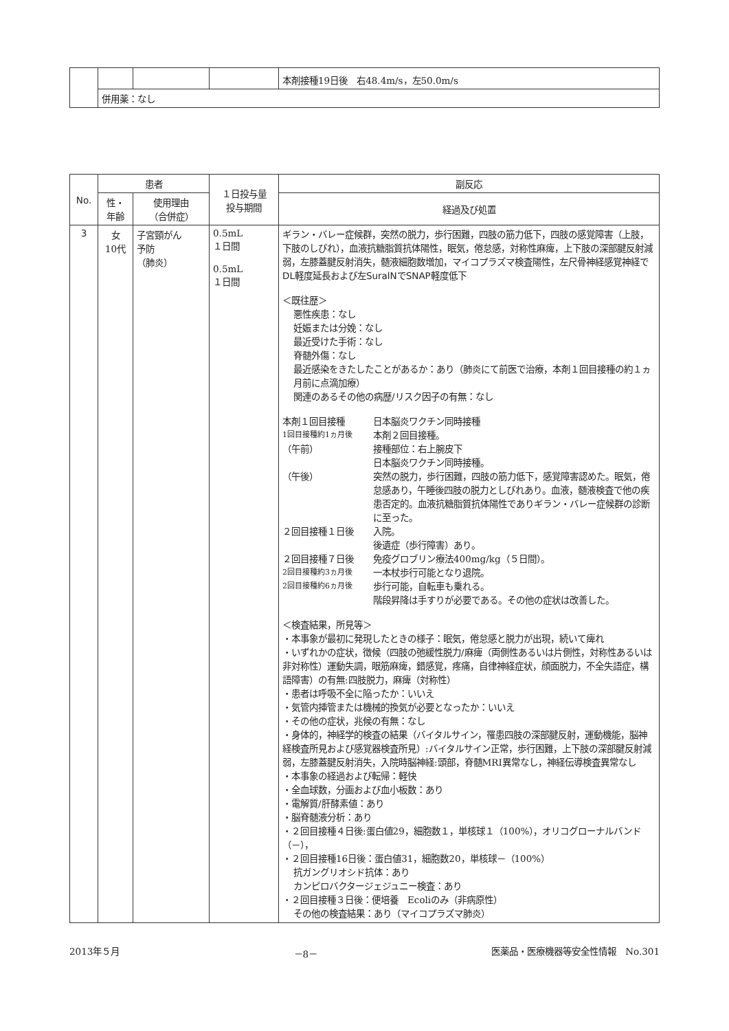| | | | | 本剤接種19日後 右48.4m/s，左50.0m/s |
| | 併用薬：なし | | | |
| No. | 患者 | | １日投与量 投与期間 | 副反応 |
| --- | --- | --- | --- | --- |
| | 性・ 年齢 | 使用理由 （合併症） | | 経過及び処置 |
| 3 | 女 10代 | 子宮頸がん 予防 （肺炎） | 0.5mL １日間 0.5mL １日間 | ギラン・バレー症候群，突然の脱力，歩行困難，四肢の筋力低下，四肢の感覚障害（上肢，下肢のしびれ），血液抗糖脂質抗体陽性，眠気，倦怠感，対称性麻痺，上下肢の深部腱反射減弱，左膝蓋腱反射消失，髄液細胞数増加，マイコプラズマ検査陽性，左尺骨神経感覚神経でDL軽度延長および左SuralNでSNAP軽度低下 ＜既往歴＞ 悪性疾患：なし 妊娠または分娩：なし 最近受けた手術：なし 脊髄外傷：なし 最近感染をきたしたことがあるか：あり（肺炎にて前医で治療，本剤１回目接種の約１ヵ月前に点滴加療） 関連のあるその他の病歴/リスク因子の有無：なし 本剤１回目接種 日本脳炎ワクチン同時接種 1回目接種約1ヵ月後 本剤２回目接種。 （午前） 接種部位：右上腕皮下 日本脳炎ワクチン同時接種。 （午後） 突然の脱力，歩行困難，四肢の筋力低下，感覚障害認めた。眠気，倦怠感あり，午睡後四肢の脱力としびれあり。血液，髄液検査で他の疾患否定的。血液抗糖脂質抗体陽性でありギラン・バレー症候群の診断に至った。 ２回目接種１日後 入院。 後遺症（歩行障害）あり。 ２回目接種７日後 免疫グロブリン療法400mg/kg（５日間）。 2回目接種約3ヵ月後 一本杖歩行可能となり退院。 2回目接種約6ヵ月後 歩行可能，自転車も乗れる。 階段昇降は手すりが必要である。その他の症状は改善した。 ＜検査結果，所見等＞ ・本事象が最初に発現したときの様子：眠気，倦怠感と脱力が出現，続いて痺れ ・いずれかの症状，徴候（四肢の弛緩性脱力/麻痺（両側性あるいは片側性，対称性あるいは非対称性）運動失調，眼筋麻痺，錯感覚，疼痛，自律神経症状，顔面脱力，不全失語症，構語障害）の有無:四肢脱力，麻痺（対称性） ・患者は呼吸不全に陥ったか：いいえ ・気管内挿管または機械的換気が必要となったか：いいえ ・その他の症状，兆候の有無：なし ・身体的，神経学的検査の結果（バイタルサイン，罹患四肢の深部腱反射，運動機能，脳神経検査所見および感覚器検査所見）:バイタルサイン正常，歩行困難，上下肢の深部腱反射減弱，左膝蓋腱反射消失，入院時脳神経:頭部，脊髄MRI異常なし，神経伝導検査異常なし ・本事象の経過および転帰：軽快 ・全血球数，分画および血小板数：あり ・電解質/肝酵素値：あり ・脳脊髄液分析：あり ・２回目接種４日後:蛋白値29，細胞数１，単核球１（100%），オリコグローナルバンド（－）， ・２回目接種16日後：蛋白値31，細胞数20，単核球－（100%） 抗ガングリオシド抗体：あり カンピロバクタージェジュニー検査：あり ・２回目接種３日後：便培養 Ecoliのみ（非病原性） その他の検査結果：あり（マイコプラズマ肺炎） |
2013年５月 －8－ 医薬品・医療機器等安全性情報　No.301